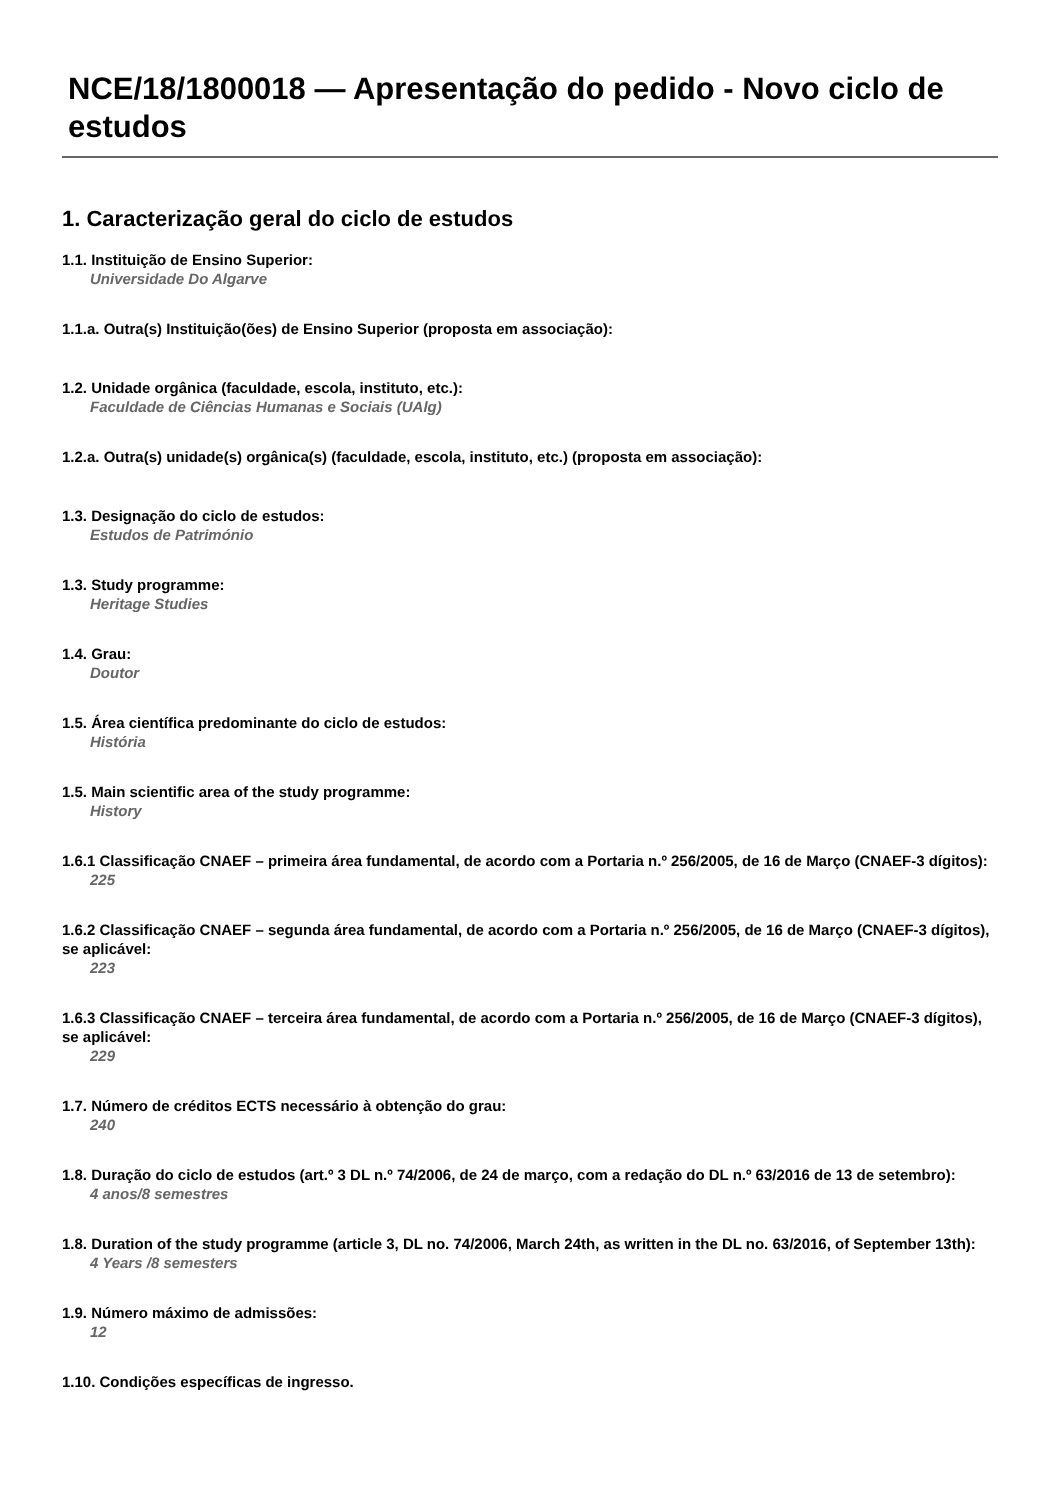NCE/18/1800018 — Apresentação do pedido - Novo ciclo de estudos
1. Caracterização geral do ciclo de estudos
1.1. Instituição de Ensino Superior:
Universidade Do Algarve
1.1.a. Outra(s) Instituição(ões) de Ensino Superior (proposta em associação):
1.2. Unidade orgânica (faculdade, escola, instituto, etc.):
Faculdade de Ciências Humanas e Sociais (UAlg)
1.2.a. Outra(s) unidade(s) orgânica(s) (faculdade, escola, instituto, etc.) (proposta em associação):
1.3. Designação do ciclo de estudos:
Estudos de Património
1.3. Study programme:
Heritage Studies
1.4. Grau:
Doutor
1.5. Área científica predominante do ciclo de estudos:
História
1.5. Main scientific area of the study programme:
History
1.6.1 Classificação CNAEF – primeira área fundamental, de acordo com a Portaria n.º 256/2005, de 16 de Março (CNAEF-3 dígitos):
225
1.6.2 Classificação CNAEF – segunda área fundamental, de acordo com a Portaria n.º 256/2005, de 16 de Março (CNAEF-3 dígitos), se aplicável:
223
1.6.3 Classificação CNAEF – terceira área fundamental, de acordo com a Portaria n.º 256/2005, de 16 de Março (CNAEF-3 dígitos), se aplicável:
229
1.7. Número de créditos ECTS necessário à obtenção do grau:
240
1.8. Duração do ciclo de estudos (art.º 3 DL n.º 74/2006, de 24 de março, com a redação do DL n.º 63/2016 de 13 de setembro):
4 anos/8 semestres
1.8. Duration of the study programme (article 3, DL no. 74/2006, March 24th, as written in the DL no. 63/2016, of September 13th):
4 Years /8 semesters
1.9. Número máximo de admissões:
12
1.10. Condições específicas de ingresso.